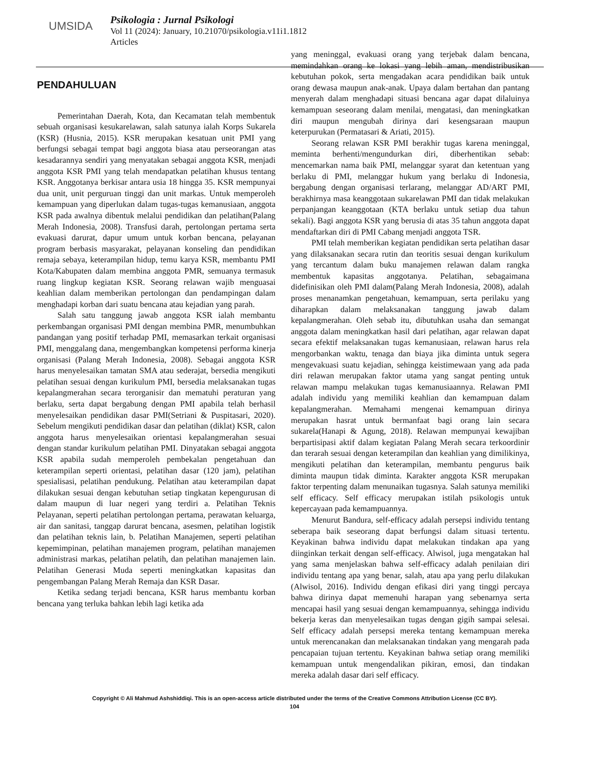UMSIDA
Psikologia : Jurnal Psikologi
Vol 11 (2024): January, 10.21070/psikologia.v11i1.1812
Articles
PENDAHULUAN
Pemerintahan Daerah, Kota, dan Kecamatan telah membentuk sebuah organisasi kesukarelawan, salah satunya ialah Korps Sukarela (KSR) (Husnia, 2015). KSR merupakan kesatuan unit PMI yang berfungsi sebagai tempat bagi anggota biasa atau perseorangan atas kesadarannya sendiri yang menyatakan sebagai anggota KSR, menjadi anggota KSR PMI yang telah mendapatkan pelatihan khusus tentang KSR. Anggotanya berkisar antara usia 18 hingga 35. KSR mempunyai dua unit, unit perguruan tinggi dan unit markas. Untuk memperoleh kemampuan yang diperlukan dalam tugas-tugas kemanusiaan, anggota KSR pada awalnya dibentuk melalui pendidikan dan pelatihan(Palang Merah Indonesia, 2008). Transfusi darah, pertolongan pertama serta evakuasi darurat, dapur umum untuk korban bencana, pelayanan program berbasis masyarakat, pelayanan konseling dan pendidikan remaja sebaya, keterampilan hidup, temu karya KSR, membantu PMI Kota/Kabupaten dalam membina anggota PMR, semuanya termasuk ruang lingkup kegiatan KSR. Seorang relawan wajib menguasai keahlian dalam memberikan pertolongan dan pendampingan dalam menghadapi korban dari suatu bencana atau kejadian yang parah.
Salah satu tanggung jawab anggota KSR ialah membantu perkembangan organisasi PMI dengan membina PMR, menumbuhkan pandangan yang positif terhadap PMI, memasarkan terkait organisasi PMI, menggalang dana, mengembangkan kompetensi performa kinerja organisasi (Palang Merah Indonesia, 2008). Sebagai anggota KSR harus menyelesaikan tamatan SMA atau sederajat, bersedia mengikuti pelatihan sesuai dengan kurikulum PMI, bersedia melaksanakan tugas kepalangmerahan secara terorganisir dan mematuhi peraturan yang berlaku, serta dapat bergabung dengan PMI apabila telah berhasil menyelesaikan pendidikan dasar PMI(Setriani & Puspitasari, 2020). Sebelum mengikuti pendidikan dasar dan pelatihan (diklat) KSR, calon anggota harus menyelesaikan orientasi kepalangmerahan sesuai dengan standar kurikulum pelatihan PMI. Dinyatakan sebagai anggota KSR apabila sudah memperoleh pembekalan pengetahuan dan keterampilan seperti orientasi, pelatihan dasar (120 jam), pelatihan spesialisasi, pelatihan pendukung. Pelatihan atau keterampilan dapat dilakukan sesuai dengan kebutuhan setiap tingkatan kepengurusan di dalam maupun di luar negeri yang terdiri a. Pelatihan Teknis Pelayanan, seperti pelatihan pertolongan pertama, perawatan keluarga, air dan sanitasi, tanggap darurat bencana, asesmen, pelatihan logistik dan pelatihan teknis lain, b. Pelatihan Manajemen, seperti pelatihan kepemimpinan, pelatihan manajemen program, pelatihan manajemen administrasi markas, pelatihan pelatih, dan pelatihan manajemen lain. Pelatihan Generasi Muda seperti meningkatkan kapasitas dan pengembangan Palang Merah Remaja dan KSR Dasar.
Ketika sedang terjadi bencana, KSR harus membantu korban bencana yang terluka bahkan lebih lagi ketika ada
yang meninggal, evakuasi orang yang terjebak dalam bencana, memindahkan orang ke lokasi yang lebih aman, mendistribusikan kebutuhan pokok, serta mengadakan acara pendidikan baik untuk orang dewasa maupun anak-anak. Upaya dalam bertahan dan pantang menyerah dalam menghadapi situasi bencana agar dapat dilaluinya kemampuan seseorang dalam menilai, mengatasi, dan meningkatkan diri maupun mengubah dirinya dari kesengsaraan maupun keterpurukan (Permatasari & Ariati, 2015).
Seorang relawan KSR PMI berakhir tugas karena meninggal, meminta berhenti/mengundurkan diri, diberhentikan sebab: mencemarkan nama baik PMI, melanggar syarat dan ketentuan yang berlaku di PMI, melanggar hukum yang berlaku di Indonesia, bergabung dengan organisasi terlarang, melanggar AD/ART PMI, berakhirnya masa keanggotaan sukarelawan PMI dan tidak melakukan perpanjangan keanggotaan (KTA berlaku untuk setiap dua tahun sekali). Bagi anggota KSR yang berusia di atas 35 tahun anggota dapat mendaftarkan diri di PMI Cabang menjadi anggota TSR.
PMI telah memberikan kegiatan pendidikan serta pelatihan dasar yang dilaksanakan secara rutin dan teoritis sesuai dengan kurikulum yang tercantum dalam buku manajemen relawan dalam rangka membentuk kapasitas anggotanya. Pelatihan, sebagaimana didefinisikan oleh PMI dalam(Palang Merah Indonesia, 2008), adalah proses menanamkan pengetahuan, kemampuan, serta perilaku yang diharapkan dalam melaksanakan tanggung jawab dalam kepalangmerahan. Oleh sebab itu, dibutuhkan usaha dan semangat anggota dalam meningkatkan hasil dari pelatihan, agar relawan dapat secara efektif melaksanakan tugas kemanusiaan, relawan harus rela mengorbankan waktu, tenaga dan biaya jika diminta untuk segera mengevakuasi suatu kejadian, sehingga keistimewaan yang ada pada diri relawan merupakan faktor utama yang sangat penting untuk relawan mampu melakukan tugas kemanusiaannya. Relawan PMI adalah individu yang memiliki keahlian dan kemampuan dalam kepalangmerahan. Memahami mengenai kemampuan dirinya merupakan hasrat untuk bermanfaat bagi orang lain secara sukarela(Hanapi & Agung, 2018). Relawan mempunyai kewajiban berpartisipasi aktif dalam kegiatan Palang Merah secara terkoordinir dan terarah sesuai dengan keterampilan dan keahlian yang dimilikinya, mengikuti pelatihan dan keterampilan, membantu pengurus baik diminta maupun tidak diminta. Karakter anggota KSR merupakan faktor terpenting dalam menunaikan tugasnya. Salah satunya memiliki self efficacy. Self efficacy merupakan istilah psikologis untuk kepercayaan pada kemampuannya.
Menurut Bandura, self-efficacy adalah persepsi individu tentang seberapa baik seseorang dapat berfungsi dalam situasi tertentu. Keyakinan bahwa individu dapat melakukan tindakan apa yang diinginkan terkait dengan self-efficacy. Alwisol, juga mengatakan hal yang sama menjelaskan bahwa self-efficacy adalah penilaian diri individu tentang apa yang benar, salah, atau apa yang perlu dilakukan (Alwisol, 2016). Individu dengan efikasi diri yang tinggi percaya bahwa dirinya dapat memenuhi harapan yang sebenarnya serta mencapai hasil yang sesuai dengan kemampuannya, sehingga individu bekerja keras dan menyelesaikan tugas dengan gigih sampai selesai. Self efficacy adalah persepsi mereka tentang kemampuan mereka untuk merencanakan dan melaksanakan tindakan yang mengarah pada pencapaian tujuan tertentu. Keyakinan bahwa setiap orang memiliki kemampuan untuk mengendalikan pikiran, emosi, dan tindakan mereka adalah dasar dari self efficacy.
Copyright © Ali Mahmud Ashshiddiqi. This is an open-access article distributed under the terms of the Creative Commons Attribution License (CC BY).
104